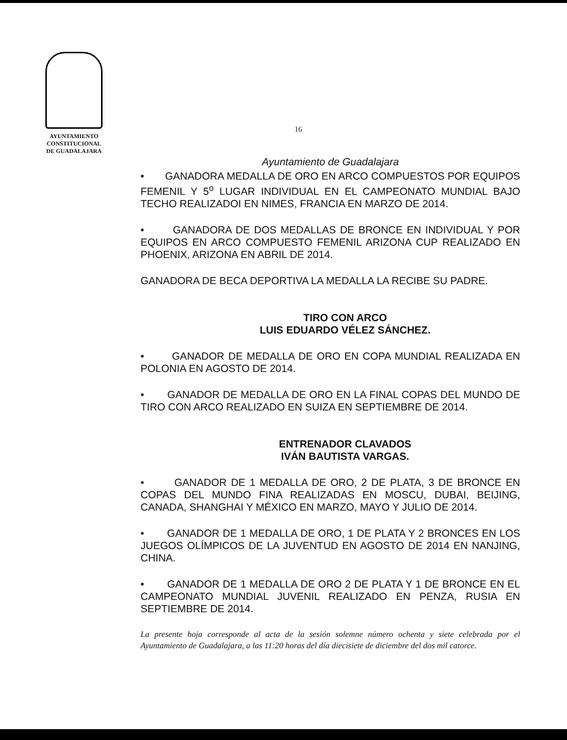AYUNTAMIENTO
CONSTITUCIONAL
DE GUADALAJARA
16
Ayuntamiento de Guadalajara
• GANADORA MEDALLA DE ORO EN ARCO COMPUESTOS POR EQUIPOS FEMENIL Y 5<sup>o</sup> LUGAR INDIVIDUAL EN EL CAMPEONATO MUNDIAL BAJO TECHO REALIZADOI EN NIMES, FRANCIA EN MARZO DE 2014.
• GANADORA DE DOS MEDALLAS DE BRONCE EN INDIVIDUAL Y POR EQUIPOS EN ARCO COMPUESTO FEMENIL ARIZONA CUP REALIZADO EN PHOENIX, ARIZONA EN ABRIL DE 2014.
GANADORA DE BECA DEPORTIVA LA MEDALLA LA RECIBE SU PADRE.
TIRO CON ARCO
LUIS EDUARDO VÉLEZ SÁNCHEZ.
• GANADOR DE MEDALLA DE ORO EN COPA MUNDIAL REALIZADA EN POLONIA EN AGOSTO DE 2014.
• GANADOR DE MEDALLA DE ORO EN LA FINAL COPAS DEL MUNDO DE TIRO CON ARCO REALIZADO EN SUIZA EN SEPTIEMBRE DE 2014.
ENTRENADOR CLAVADOS
IVÁN BAUTISTA VARGAS.
• GANADOR DE 1 MEDALLA DE ORO, 2 DE PLATA, 3 DE BRONCE EN COPAS DEL MUNDO FINA REALIZADAS EN MOSCU, DUBAI, BEIJING, CANADA, SHANGHAI Y MÉXICO EN MARZO, MAYO Y JULIO DE 2014.
• GANADOR DE 1 MEDALLA DE ORO, 1 DE PLATA Y 2 BRONCES EN LOS JUEGOS OLÍMPICOS DE LA JUVENTUD EN AGOSTO DE 2014 EN NANJING, CHINA.
• GANADOR DE 1 MEDALLA DE ORO 2 DE PLATA Y 1 DE BRONCE EN EL CAMPEONATO MUNDIAL JUVENIL REALIZADO EN PENZA, RUSIA EN SEPTIEMBRE DE 2014.
La presente hoja corresponde al acta de la sesión solemne número ochenta y siete celebrada por el Ayuntamiento de Guadalajara, a las 11:20 horas del día diecisiete de diciembre del dos mil catorce.